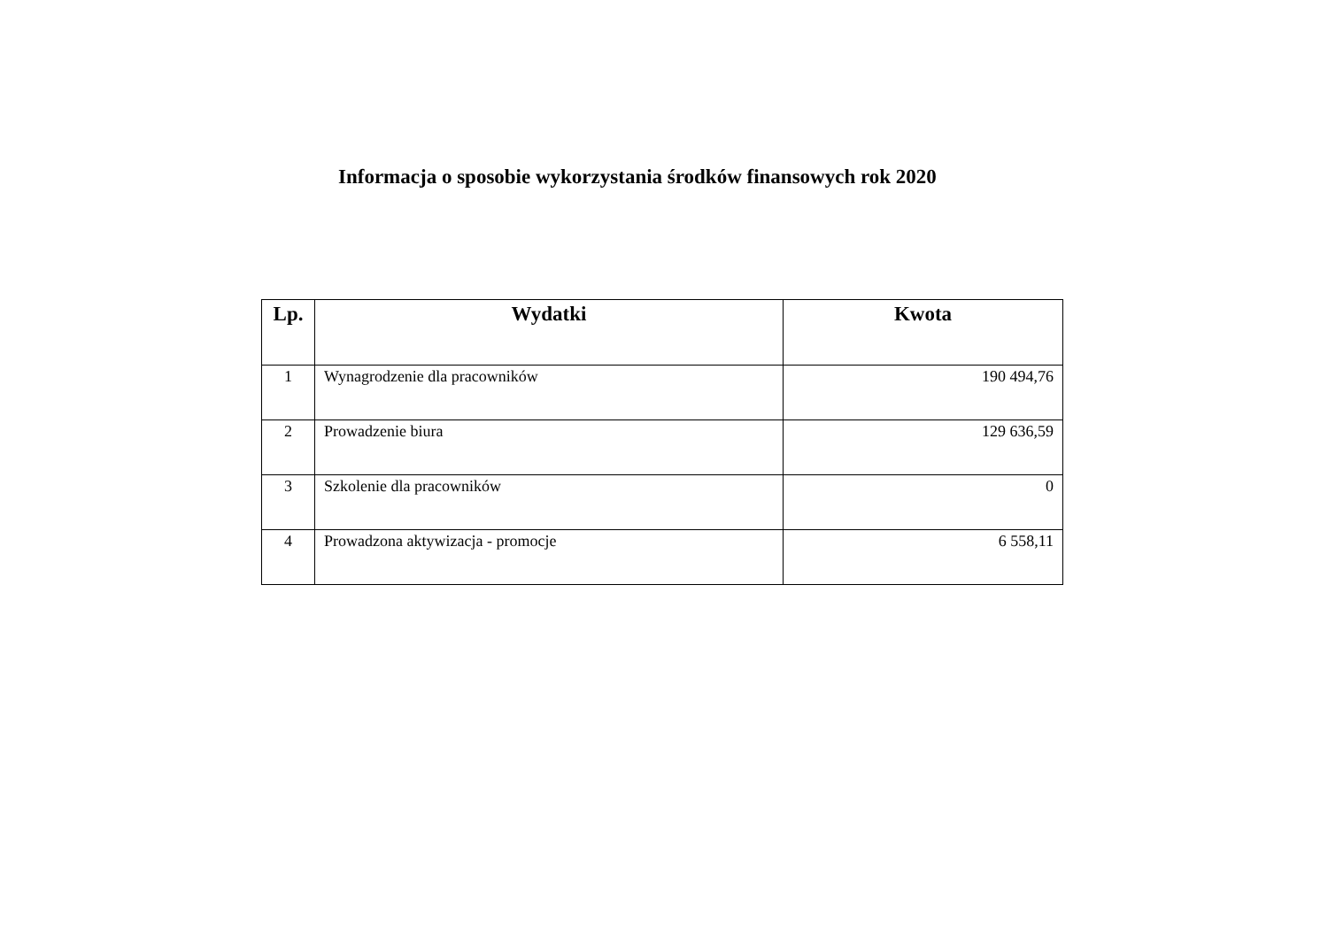Informacja o sposobie wykorzystania środków finansowych rok 2020
| Lp. | Wydatki | Kwota |
| --- | --- | --- |
| 1 | Wynagrodzenie dla pracowników | 190 494,76 |
| 2 | Prowadzenie biura | 129 636,59 |
| 3 | Szkolenie dla pracowników | 0 |
| 4 | Prowadzona aktywizacja - promocje | 6 558,11 |